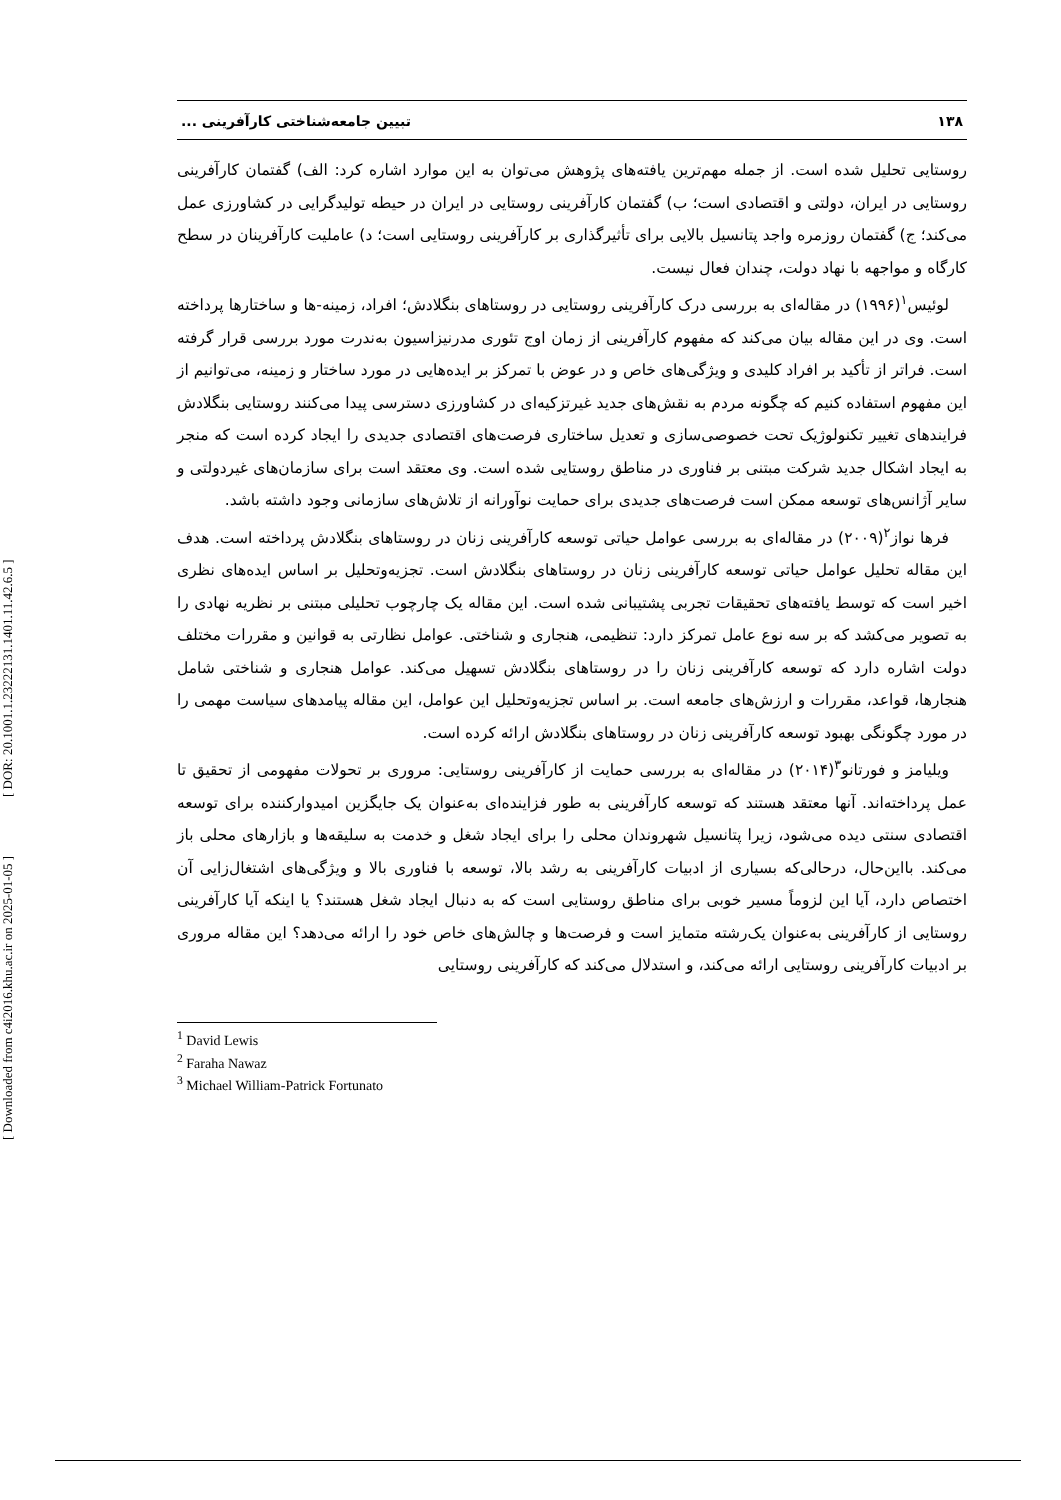[ Downloaded from c4i2016.khu.ac.ir on 2025-01-05 ] [ DOR: 20.1001.1.23222131.1401.11.42.6.5 ]
۱۳۸ تبیین جامعه‌شناختی کارآفرینی ...
روستایی تحلیل شده است. از جمله مهم‌ترین یافته‌های پژوهش می‌توان به این موارد اشاره کرد: الف) گفتمان کارآفرینی روستایی در ایران، دولتی و اقتصادی است؛ ب) گفتمان کارآفرینی روستایی در ایران در حیطه تولیدگرایی در کشاورزی عمل می‌کند؛ ج) گفتمان روزمره واجد پتانسیل بالایی برای تأثیرگذاری بر کارآفرینی روستایی است؛ د) عاملیت کارآفرینان در سطح کارگاه و مواجهه با نهاد دولت، چندان فعال نیست.
لوئیس<sup>۱</sup>(۱۹۹۶) در مقاله‌ای به بررسی درک کارآفرینی روستایی در روستاهای بنگلادش؛ افراد، زمینه-ها و ساختارها پرداخته است. وی در این مقاله بیان می‌کند که مفهوم کارآفرینی از زمان اوج تئوری مدرنیزاسیون به‌ندرت مورد بررسی قرار گرفته است. فراتر از تأکید بر افراد کلیدی و ویژگی‌های خاص و در عوض با تمرکز بر ایده‌هایی در مورد ساختار و زمینه، می‌توانیم از این مفهوم استفاده کنیم که چگونه مردم به نقش‌های جدید غیرتزکیه‌ای در کشاورزی دسترسی پیدا می‌کنند روستایی بنگلادش فرایندهای تغییر تکنولوژیک تحت خصوصی‌سازی و تعدیل ساختاری فرصت‌های اقتصادی جدیدی را ایجاد کرده است که منجر به ایجاد اشکال جدید شرکت مبتنی بر فناوری در مناطق روستایی شده است. وی معتقد است برای سازمان‌های غیردولتی و سایر آژانس‌های توسعه ممکن است فرصت‌های جدیدی برای حمایت نوآورانه از تلاش‌های سازمانی وجود داشته باشد.
فرها نواز<sup>۲</sup>(۲۰۰۹) در مقاله‌ای به بررسی عوامل حیاتی توسعه کارآفرینی زنان در روستاهای بنگلادش پرداخته است. هدف این مقاله تحلیل عوامل حیاتی توسعه کارآفرینی زنان در روستاهای بنگلادش است. تجزیه‌وتحلیل بر اساس ایده‌های نظری اخیر است که توسط یافته‌های تحقیقات تجربی پشتیبانی شده است. این مقاله یک چارچوب تحلیلی مبتنی بر نظریه نهادی را به تصویر می‌کشد که بر سه نوع عامل تمرکز دارد: تنظیمی، هنجاری و شناختی. عوامل نظارتی به قوانین و مقررات مختلف دولت اشاره دارد که توسعه کارآفرینی زنان را در روستاهای بنگلادش تسهیل می‌کند. عوامل هنجاری و شناختی شامل هنجارها، قواعد، مقررات و ارزش‌های جامعه است. بر اساس تجزیه‌وتحلیل این عوامل، این مقاله پیامدهای سیاست مهمی را در مورد چگونگی بهبود توسعه کارآفرینی زنان در روستاهای بنگلادش ارائه کرده است.
ویلیامز و فورتانو<sup>۳</sup>(۲۰۱۴) در مقاله‌ای به بررسی حمایت از کارآفرینی روستایی: مروری بر تحولات مفهومی از تحقیق تا عمل پرداخته‌اند. آنها معتقد هستند که توسعه کارآفرینی به طور فزاینده‌ای به‌عنوان یک جایگزین امیدوارکننده برای توسعه اقتصادی سنتی دیده می‌شود، زیرا پتانسیل شهروندان محلی را برای ایجاد شغل و خدمت به سلیقه‌ها و بازارهای محلی باز می‌کند. بااین‌حال، درحالی‌که بسیاری از ادبیات کارآفرینی به رشد بالا، توسعه با فناوری بالا و ویژگی‌های اشتغال‌زایی آن اختصاص دارد، آیا این لزوماً مسیر خوبی برای مناطق روستایی است که به دنبال ایجاد شغل هستند؟ یا اینکه آیا کارآفرینی روستایی از کارآفرینی به‌عنوان یک‌رشته متمایز است و فرصت‌ها و چالش‌های خاص خود را ارائه می‌دهد؟ این مقاله مروری بر ادبیات کارآفرینی روستایی ارائه می‌کند، و استدلال می‌کند که کارآفرینی روستایی
<sup>1</sup> David Lewis
<sup>2</sup> Faraha Nawaz
<sup>3</sup> Michael William-Patrick Fortunato